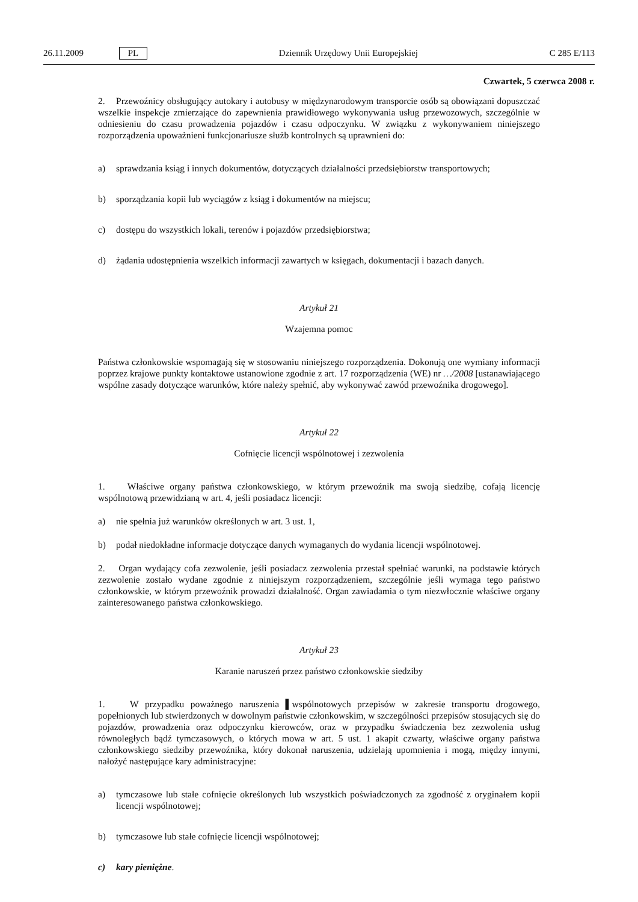26.11.2009 PL Dziennik Urzędowy Unii Europejskiej C 285 E/113
Czwartek, 5 czerwca 2008 r.
2. Przewoźnicy obsługujący autokary i autobusy w międzynarodowym transporcie osób są obowiązani dopuszczać wszelkie inspekcje zmierzające do zapewnienia prawidłowego wykonywania usług przewozowych, szczególnie w odniesieniu do czasu prowadzenia pojazdów i czasu odpoczynku. W związku z wykonywaniem niniejszego rozporządzenia upoważnieni funkcjonariusze służb kontrolnych są uprawnieni do:
a) sprawdzania ksiąg i innych dokumentów, dotyczących działalności przedsiębiorstw transportowych;
b) sporządzania kopii lub wyciągów z ksiąg i dokumentów na miejscu;
c) dostępu do wszystkich lokali, terenów i pojazdów przedsiębiorstwa;
d) żądania udostępnienia wszelkich informacji zawartych w księgach, dokumentacji i bazach danych.
Artykuł 21
Wzajemna pomoc
Państwa członkowskie wspomagają się w stosowaniu niniejszego rozporządzenia. Dokonują one wymiany informacji poprzez krajowe punkty kontaktowe ustanowione zgodnie z art. 17 rozporządzenia (WE) nr …/2008 [ustanawiającego wspólne zasady dotyczące warunków, które należy spełnić, aby wykonywać zawód przewoźnika drogowego].
Artykuł 22
Cofnięcie licencji wspólnotowej i zezwolenia
1. Właściwe organy państwa członkowskiego, w którym przewoźnik ma swoją siedzibę, cofają licencję wspólnotową przewidzianą w art. 4, jeśli posiadacz licencji:
a) nie spełnia już warunków określonych w art. 3 ust. 1,
b) podał niedokładne informacje dotyczące danych wymaganych do wydania licencji wspólnotowej.
2. Organ wydający cofa zezwolenie, jeśli posiadacz zezwolenia przestał spełniać warunki, na podstawie których zezwolenie zostało wydane zgodnie z niniejszym rozporządzeniem, szczególnie jeśli wymaga tego państwo członkowskie, w którym przewoźnik prowadzi działalność. Organ zawiadamia o tym niezwłocznie właściwe organy zainteresowanego państwa członkowskiego.
Artykuł 23
Karanie naruszeń przez państwo członkowskie siedziby
1. W przypadku poważnego naruszenia ▌wspólnotowych przepisów w zakresie transportu drogowego, popełnionych lub stwierdzonych w dowolnym państwie członkowskim, w szczególności przepisów stosujących się do pojazdów, prowadzenia oraz odpoczynku kierowców, oraz w przypadku świadczenia bez zezwolenia usług równoległych bądź tymczasowych, o których mowa w art. 5 ust. 1 akapit czwarty, właściwe organy państwa członkowskiego siedziby przewoźnika, który dokonał naruszenia, udzielają upomnienia i mogą, między innymi, nałożyć następujące kary administracyjne:
a) tymczasowe lub stałe cofnięcie określonych lub wszystkich poświadczonych za zgodność z oryginałem kopii licencji wspólnotowej;
b) tymczasowe lub stałe cofnięcie licencji wspólnotowej;
c) kary pieniężne.